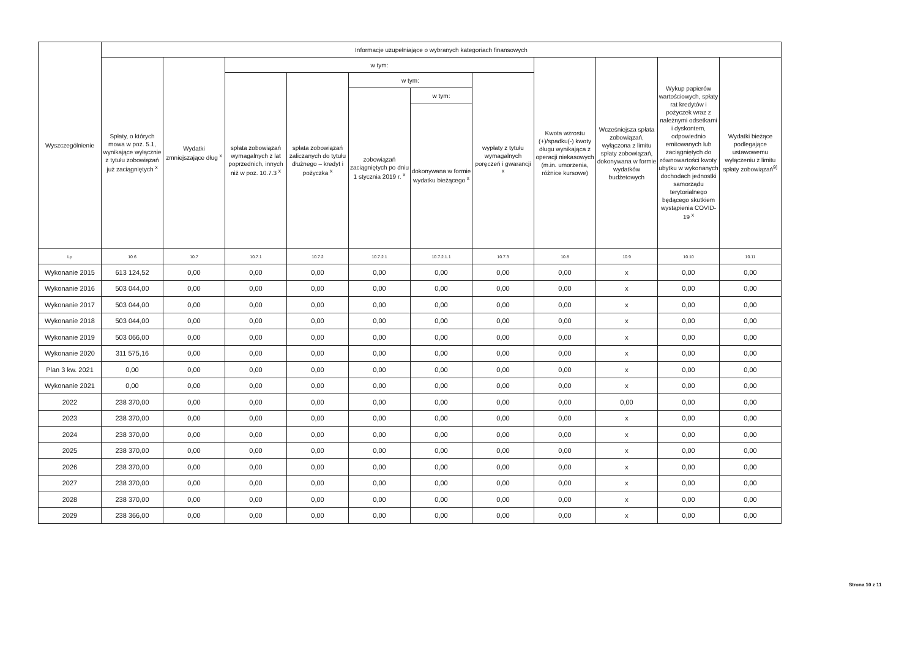| Wyszczególnienie | Informacje uzupełniające o wybranych kategoriach finansowych | | | | | | | | | | |
| --- | --- | --- | --- | --- | --- | --- | --- | --- | --- | --- | --- |
| | Spłaty, o których mowa w poz. 5.1, wynikające wyłącznie z tytułu zobowiązań już zaciągniętych <sup>x</sup> | Wydatki zmniejszające dług <sup>x</sup> | w tym: | | | | | Kwota wzrostu (+)/spadku(-) kwoty długu wynikająca z operacji niekasowych (m.in. umorzenia, różnice kursowe) | Wcześniejsza spłata zobowiązań, wyłączona z limitu spłaty zobowiązań, dokonywana w formie wydatków budżetowych | Wykup papierów wartościowych, spłaty rat kredytów i pożyczek wraz z należnymi odsetkami i dyskontem, odpowiednio emitowanych lub zaciągniętych do równowartości kwoty ubytku w wykonanych dochodach jednostki samorządu terytorialnego będącego skutkiem wystąpienia COVID-19 <sup>x</sup> | Wydatki bieżące podlegające ustawowemu wyłączeniu z limitu spłaty zobowiązań<sup>9)</sup> |
| | | | spłata zobowiązań wymagalnych z lat poprzednich, innych niż w poz. 10.7.3 <sup>x</sup> | spłata zobowiązań zaliczanych do tytułu dłużnego – kredyt i pożyczka <sup>x</sup> | w tym: | | wypłaty z tytułu wymagalnych poręczeń i gwarancji <sup>x</sup> | | | | |
| | | | | | zobowiązań zaciągniętych po dniu 1 stycznia 2019 r. <sup>x</sup> | w tym: | | | | | |
| | | | | | | dokonywana w formie wydatku bieżącego <sup>x</sup> | | | | | |
| Lp | 10.6 | 10.7 | 10.7.1 | 10.7.2 | 10.7.2.1 | 10.7.2.1.1 | 10.7.3 | 10.8 | 10.9 | 10.10 | 10.11 |
| Wykonanie 2015 | 613 124,52 | 0,00 | 0,00 | 0,00 | 0,00 | 0,00 | 0,00 | 0,00 | x | 0,00 | 0,00 |
| Wykonanie 2016 | 503 044,00 | 0,00 | 0,00 | 0,00 | 0,00 | 0,00 | 0,00 | 0,00 | x | 0,00 | 0,00 |
| Wykonanie 2017 | 503 044,00 | 0,00 | 0,00 | 0,00 | 0,00 | 0,00 | 0,00 | 0,00 | x | 0,00 | 0,00 |
| Wykonanie 2018 | 503 044,00 | 0,00 | 0,00 | 0,00 | 0,00 | 0,00 | 0,00 | 0,00 | x | 0,00 | 0,00 |
| Wykonanie 2019 | 503 066,00 | 0,00 | 0,00 | 0,00 | 0,00 | 0,00 | 0,00 | 0,00 | x | 0,00 | 0,00 |
| Wykonanie 2020 | 311 575,16 | 0,00 | 0,00 | 0,00 | 0,00 | 0,00 | 0,00 | 0,00 | x | 0,00 | 0,00 |
| Plan 3 kw. 2021 | 0,00 | 0,00 | 0,00 | 0,00 | 0,00 | 0,00 | 0,00 | 0,00 | x | 0,00 | 0,00 |
| Wykonanie 2021 | 0,00 | 0,00 | 0,00 | 0,00 | 0,00 | 0,00 | 0,00 | 0,00 | x | 0,00 | 0,00 |
| 2022 | 238 370,00 | 0,00 | 0,00 | 0,00 | 0,00 | 0,00 | 0,00 | 0,00 | 0,00 | 0,00 | 0,00 |
| 2023 | 238 370,00 | 0,00 | 0,00 | 0,00 | 0,00 | 0,00 | 0,00 | 0,00 | x | 0,00 | 0,00 |
| 2024 | 238 370,00 | 0,00 | 0,00 | 0,00 | 0,00 | 0,00 | 0,00 | 0,00 | x | 0,00 | 0,00 |
| 2025 | 238 370,00 | 0,00 | 0,00 | 0,00 | 0,00 | 0,00 | 0,00 | 0,00 | x | 0,00 | 0,00 |
| 2026 | 238 370,00 | 0,00 | 0,00 | 0,00 | 0,00 | 0,00 | 0,00 | 0,00 | x | 0,00 | 0,00 |
| 2027 | 238 370,00 | 0,00 | 0,00 | 0,00 | 0,00 | 0,00 | 0,00 | 0,00 | x | 0,00 | 0,00 |
| 2028 | 238 370,00 | 0,00 | 0,00 | 0,00 | 0,00 | 0,00 | 0,00 | 0,00 | x | 0,00 | 0,00 |
| 2029 | 238 366,00 | 0,00 | 0,00 | 0,00 | 0,00 | 0,00 | 0,00 | 0,00 | x | 0,00 | 0,00 |
Strona 10 z 11